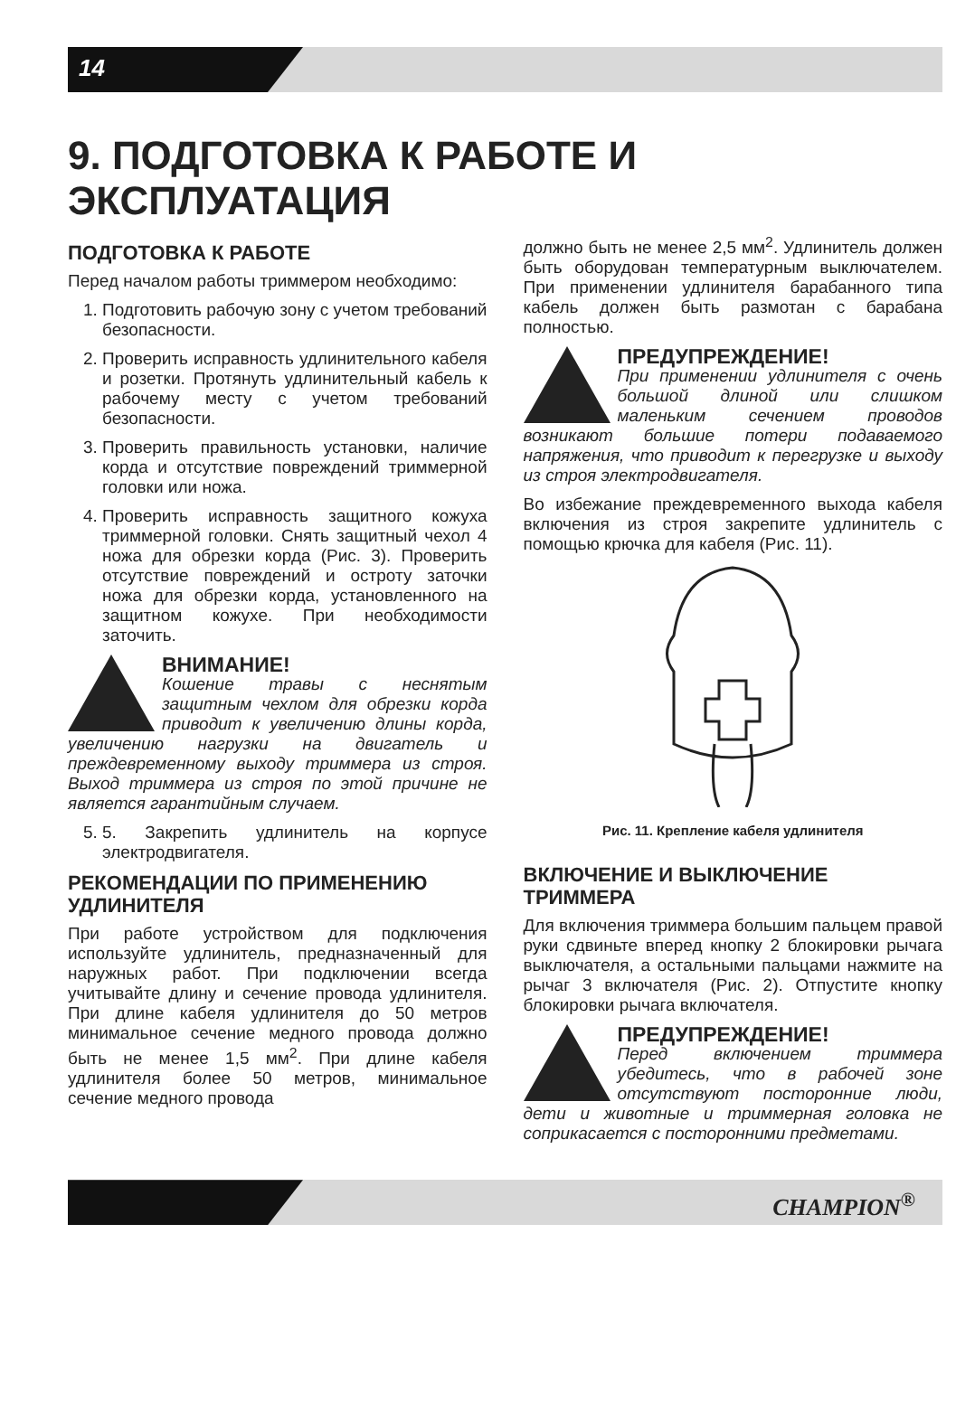14
9. ПОДГОТОВКА К РАБОТЕ И ЭКСПЛУАТАЦИЯ
ПОДГОТОВКА К РАБОТЕ
Перед началом работы триммером необходимо:
1. Подготовить рабочую зону с учетом требований безопасности.
2. Проверить исправность удлинительного кабеля и розетки. Протянуть удлинительный кабель к рабочему месту с учетом требований безопасности.
3. Проверить правильность установки, наличие корда и отсутствие повреждений триммерной головки или ножа.
4. Проверить исправность защитного кожуха триммерной головки. Снять защитный чехол 4 ножа для обрезки корда (Рис. 3). Проверить отсутствие повреждений и остроту заточки ножа для обрезки корда, установленного на защитном кожухе. При необходимости заточить.
ВНИМАНИЕ!
Кошение травы с неснятым защитным чехлом для обрезки корда приводит к увеличению длины корда, увеличению нагрузки на двигатель и преждевременному выходу триммера из строя. Выход триммера из строя по этой причине не является гарантийным случаем.
5. 5. Закрепить удлинитель на корпусе электродвигателя.
РЕКОМЕНДАЦИИ ПО ПРИМЕНЕНИЮ УДЛИНИТЕЛЯ
При работе устройством для подключения используйте удлинитель, предназначенный для наружных работ. При подключении всегда учитывайте длину и сечение провода удлинителя. При длине кабеля удлинителя до 50 метров минимальное сечение медного провода должно быть не менее 1,5 мм<sup>2</sup>. При длине кабеля удлинителя более 50 метров, минимальное сечение медного провода
должно быть не менее 2,5 мм<sup>2</sup>. Удлинитель должен быть оборудован температурным выключателем. При применении удлинителя барабанного типа кабель должен быть размотан с барабана полностью.
ПРЕДУПРЕЖДЕНИЕ!
При применении удлинителя с очень большой длиной или слишком маленьким сечением проводов возникают большие потери подаваемого напряжения, что приводит к перегрузке и выходу из строя электродвигателя.
Во избежание преждевременного выхода кабеля включения из строя закрепите удлинитель с помощью крючка для кабеля (Рис. 11).
Рис. 11. Крепление кабеля удлинителя
ВКЛЮЧЕНИЕ И ВЫКЛЮЧЕНИЕ ТРИММЕРА
Для включения триммера большим пальцем правой руки сдвиньте вперед кнопку 2 блокировки рычага выключателя, а остальными пальцами нажмите на рычаг 3 включателя (Рис. 2). Отпустите кнопку блокировки рычага включателя.
ПРЕДУПРЕЖДЕНИЕ!
Перед включением триммера убедитесь, что в рабочей зоне отсутствуют посторонние люди, дети и животные и триммерная головка не соприкасается с посторонними предметами.
CHAMPION<sup>®</sup>